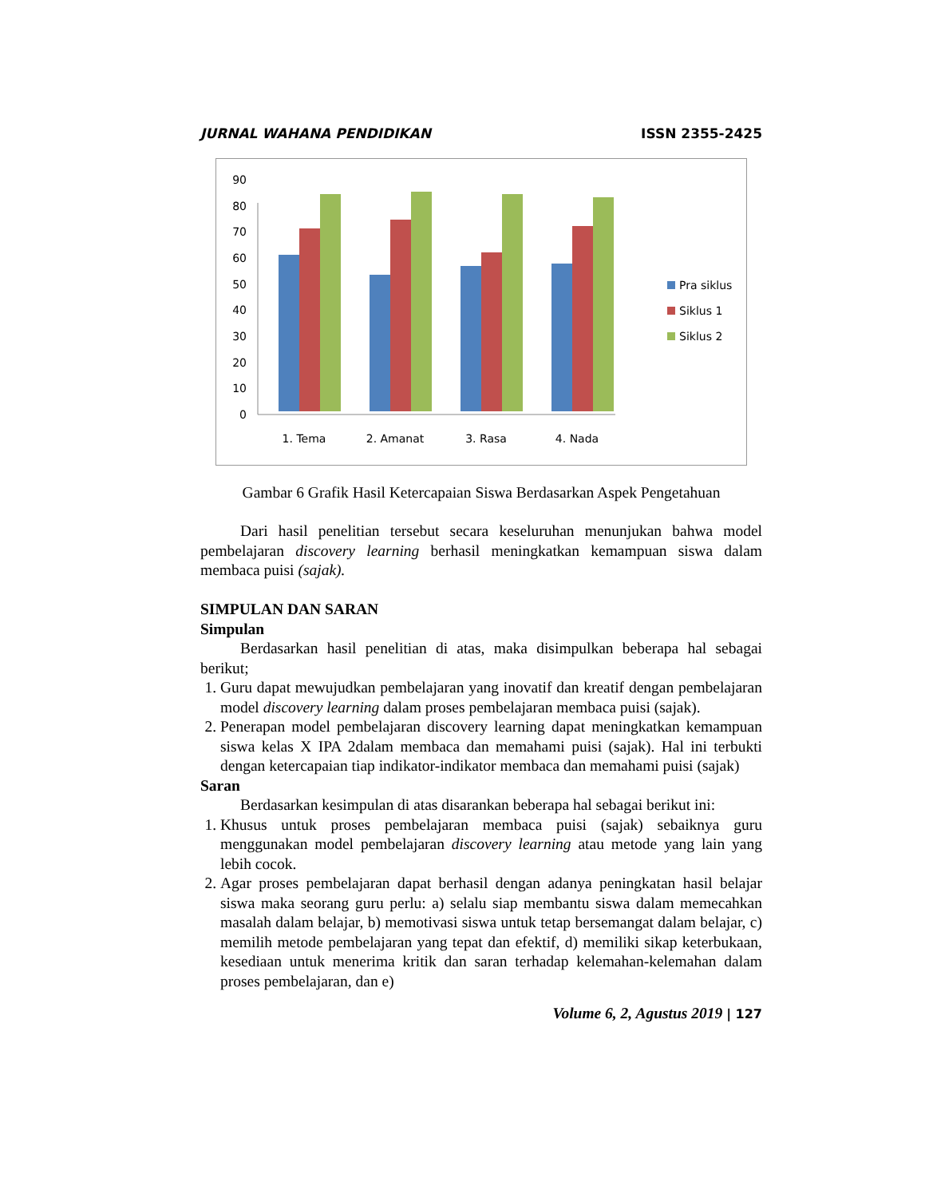JURNAL WAHANA PENDIDIKAN ISSN 2355-2425
0
10
20
30
40
50
60
70
80
90
1. Tema
2. Amanat
3. Rasa
4. Nada
Pra siklus
Siklus 1
Siklus 2
Gambar 6 Grafik Hasil Ketercapaian Siswa Berdasarkan Aspek Pengetahuan
Dari hasil penelitian tersebut secara keseluruhan menunjukan bahwa model pembelajaran discovery learning berhasil meningkatkan kemampuan siswa dalam membaca puisi (sajak).
SIMPULAN DAN SARAN
Simpulan
Berdasarkan hasil penelitian di atas, maka disimpulkan beberapa hal sebagai berikut;
1. Guru dapat mewujudkan pembelajaran yang inovatif dan kreatif dengan pembelajaran model discovery learning dalam proses pembelajaran membaca puisi (sajak).
2. Penerapan model pembelajaran discovery learning dapat meningkatkan kemampuan siswa kelas X IPA 2dalam membaca dan memahami puisi (sajak). Hal ini terbukti dengan ketercapaian tiap indikator-indikator membaca dan memahami puisi (sajak)
Saran
Berdasarkan kesimpulan di atas disarankan beberapa hal sebagai berikut ini:
1. Khusus untuk proses pembelajaran membaca puisi (sajak) sebaiknya guru menggunakan model pembelajaran discovery learning atau metode yang lain yang lebih cocok.
2. Agar proses pembelajaran dapat berhasil dengan adanya peningkatan hasil belajar siswa maka seorang guru perlu: a) selalu siap membantu siswa dalam memecahkan masalah dalam belajar, b) memotivasi siswa untuk tetap bersemangat dalam belajar, c) memilih metode pembelajaran yang tepat dan efektif, d) memiliki sikap keterbukaan, kesediaan untuk menerima kritik dan saran terhadap kelemahan-kelemahan dalam proses pembelajaran, dan e)
Volume 6, 2, Agustus 2019 | 127